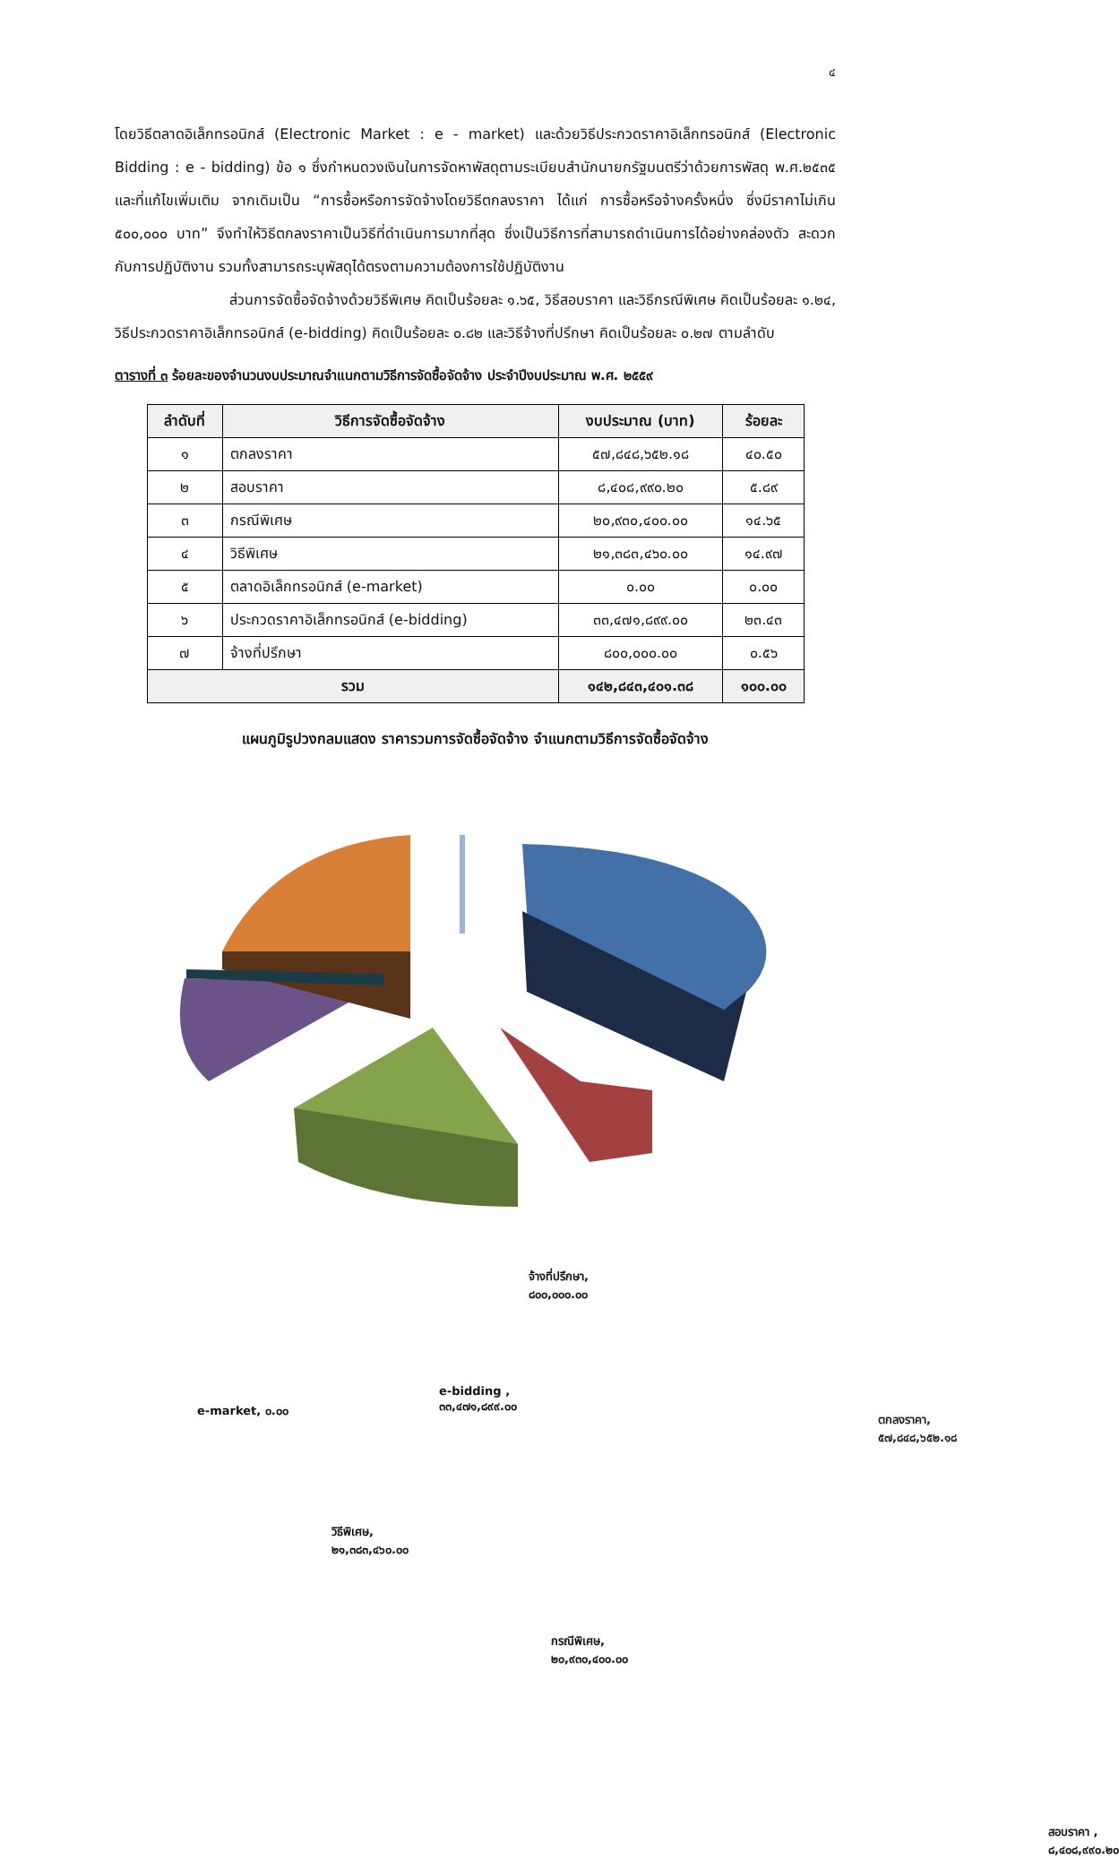๔
โดยวิธีตลาดอิเล็กทรอนิกส์ (Electronic Market : e - market) และด้วยวิธีประกวดราคาอิเล็กทรอนิกส์ (Electronic Bidding : e - bidding) ข้อ ๑ ซึ่งกำหนดวงเงินในการจัดหาพัสดุตามระเบียบสำนักนายกรัฐมนตรีว่าด้วยการพัสดุ พ.ศ.๒๕๓๕ และที่แก้ไขเพิ่มเติม จากเดิมเป็น “การซื้อหรือการจัดจ้างโดยวิธีตกลงราคา ได้แก่ การซื้อหรือจ้างครั้งหนึ่ง ซึ่งมีราคาไม่เกิน ๕๐๐,๐๐๐ บาท” จึงทำให้วิธีตกลงราคาเป็นวิธีที่ดำเนินการมากที่สุด ซึ่งเป็นวิธีการที่สามารถดำเนินการได้อย่างคล่องตัว สะดวกกับการปฏิบัติงาน รวมทั้งสามารถระบุพัสดุได้ตรงตามความต้องการใช้ปฏิบัติงาน
ส่วนการจัดซื้อจัดจ้างด้วยวิธีพิเศษ คิดเป็นร้อยละ ๑.๖๕, วิธีสอบราคา และวิธีกรณีพิเศษ คิดเป็นร้อยละ ๑.๒๔, วิธีประกวดราคาอิเล็กทรอนิกส์ (e-bidding) คิดเป็นร้อยละ ๐.๘๒ และวิธีจ้างที่ปรึกษา คิดเป็นร้อยละ ๐.๒๗ ตามลำดับ
ตารางที่ ๓ ร้อยละของจำนวนงบประมาณจำแนกตามวิธีการจัดซื้อจัดจ้าง ประจำปีงบประมาณ พ.ศ. ๒๕๕๙
| ลำดับที่ | วิธีการจัดซื้อจัดจ้าง | งบประมาณ (บาท) | ร้อยละ |
| --- | --- | --- | --- |
| ๑ | ตกลงราคา | ๕๗,๘๔๘,๖๕๒.๑๘ | ๔๐.๕๐ |
| ๒ | สอบราคา | ๘,๔๐๘,๙๙๐.๒๐ | ๕.๘๙ |
| ๓ | กรณีพิเศษ | ๒๐,๙๓๐,๔๐๐.๐๐ | ๑๔.๖๕ |
| ๔ | วิธีพิเศษ | ๒๑,๓๘๓,๔๖๐.๐๐ | ๑๔.๙๗ |
| ๕ | ตลาดอิเล็กทรอนิกส์ (e-market) | ๐.๐๐ | ๐.๐๐ |
| ๖ | ประกวดราคาอิเล็กทรอนิกส์ (e-bidding) | ๓๓,๔๗๑,๘๙๙.๐๐ | ๒๓.๔๓ |
| ๗ | จ้างที่ปรึกษา | ๘๐๐,๐๐๐.๐๐ | ๐.๕๖ |
| รวม | | ๑๔๒,๘๔๓,๔๐๑.๓๘ | ๑๐๐.๐๐ |
แผนภูมิรูปวงกลมแสดง ราคารวมการจัดซื้อจัดจ้าง จำแนกตามวิธีการจัดซื้อจัดจ้าง
จ้างที่ปรึกษา,
๘๐๐,๐๐๐.๐๐
e-market, ๐.๐๐
e-bidding ,
๓๓,๔๗๑,๘๙๙.๐๐
ตกลงราคา,
๕๗,๘๔๘,๖๕๒.๑๘
วิธีพิเศษ,
๒๑,๓๘๓,๔๖๐.๐๐
กรณีพิเศษ,
๒๐,๙๓๐,๔๐๐.๐๐
สอบราคา ,
๘,๔๐๘,๙๙๐.๒๐